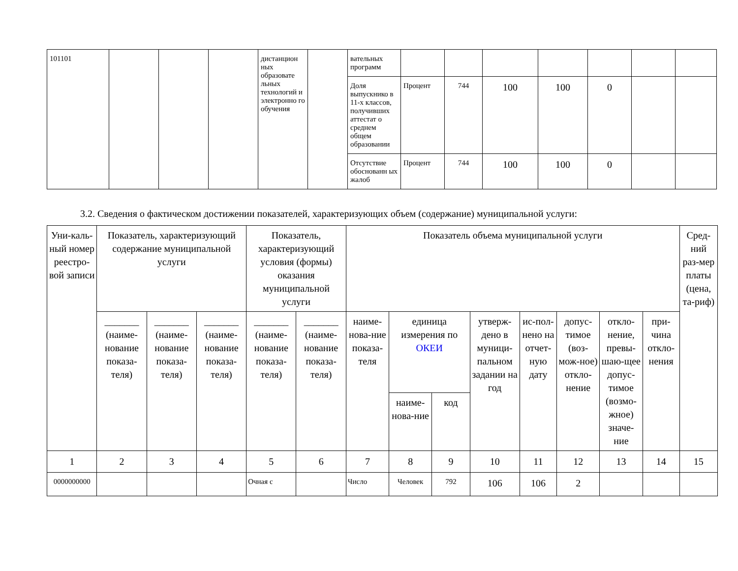| 101101 | | | | дистанцион ных образовате льных технологий и электронно го обучения | | вательных программ | | | | | | | |
| | | | | | | Доля выпускнико в 11-х классов, получивших аттестат о среднем общем образовании | Процент | 744 | 100 | 100 | 0 | | |
| | | | | | | Отсутствие обоснованн ых жалоб | Процент | 744 | 100 | 100 | 0 | | |
3.2. Сведения о фактическом достижении показателей, характеризующих объем (содержание) муниципальной услуги:
| Уни-каль-ный номер реестро-вой записи | Показатель, характеризующий содержание муниципальной услуги | | | Показатель, характеризующий условия (формы) оказания муниципальной услуги | | Показатель объема муниципальной услуги | | | | | | | | Сред-ний раз-мер платы (цена, та-риф) |
| --- | --- | --- | --- | --- | --- | --- | --- | --- | --- | --- | --- | --- | --- | --- |
| | _______ (наиме-нование показа-теля) | _______ (наиме-нование показа-теля) | _______ (наиме-нование показа-теля) | _______ (наиме-нование показа-теля) | _______ (наиме-нование показа-теля) | наиме-нова-ние показа-теля | единица измерения по ОКЕИ | | утверж-дено в муници-пальном задании на год | ис-пол-нено на отчет-ную дату | допус-тимое (воз-мож-ное) откло-нение | откло-нение, превы-шаю-щее допус-тимое (возмо-жное) значе-ние | при-чина откло-нения | |
| | | | | | | | наиме-нова-ние | код | | | | | | |
| 1 | 2 | 3 | 4 | 5 | 6 | 7 | 8 | 9 | 10 | 11 | 12 | 13 | 14 | 15 |
| 0000000000 | | | | Очная с | | Число | Человек | 792 | 106 | 106 | 2 | | | |